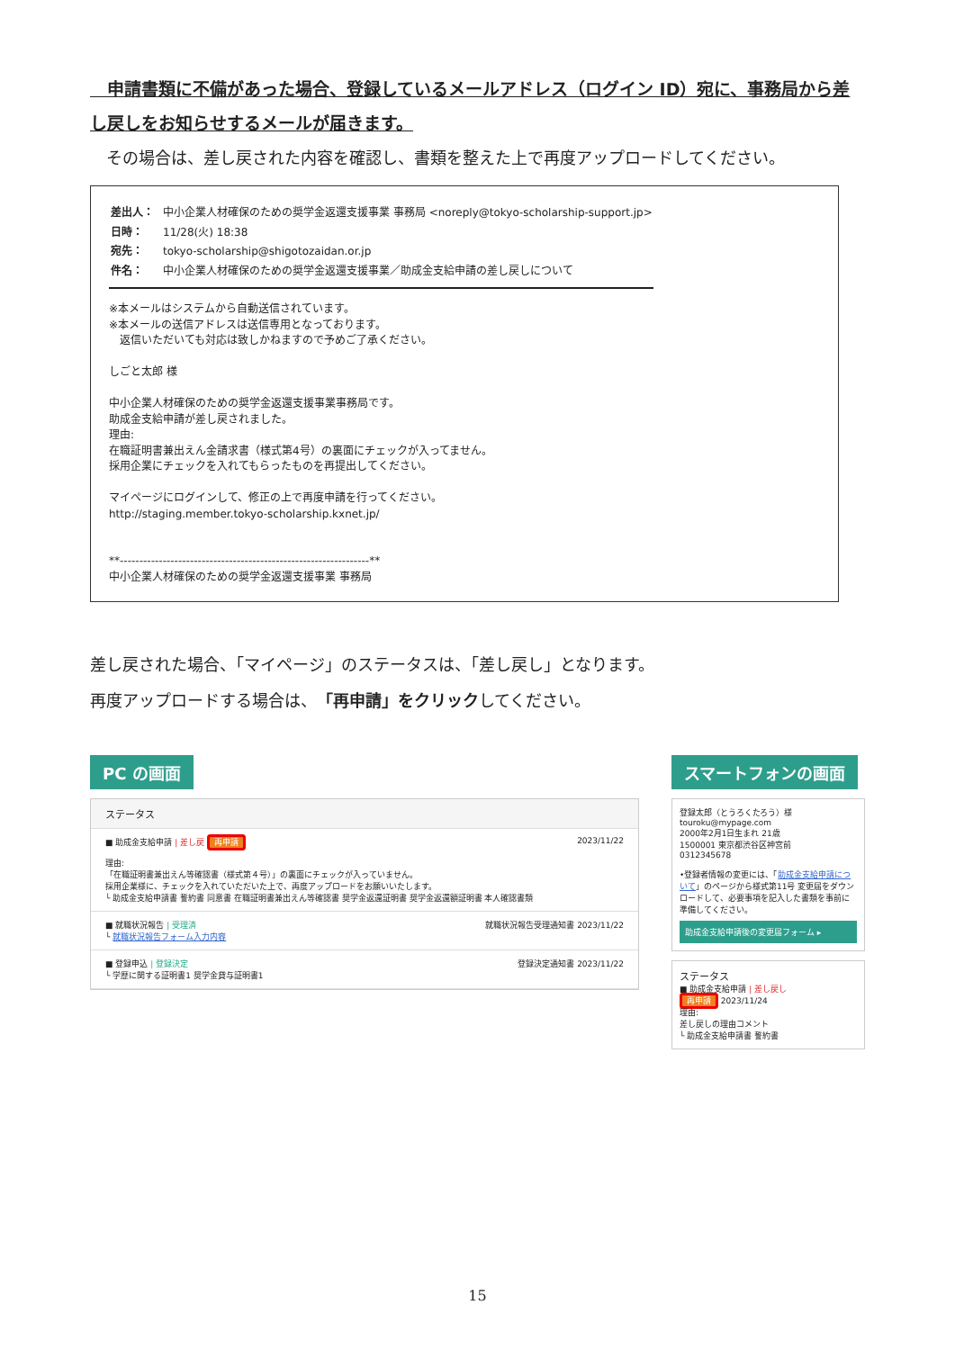申請書類に不備があった場合、登録しているメールアドレス（ログイン ID）宛に、事務局から差し戻しをお知らせするメールが届きます。
　その場合は、差し戻された内容を確認し、書類を整えた上で再度アップロードしてください。
| 差出人： | 中小企業人材確保のための奨学金返還支援事業 事務局 <noreply@tokyo-scholarship-support.jp> |
| 日時： | 11/28(火) 18:38 |
| 宛先： | tokyo-scholarship@shigotozaidan.or.jp |
| 件名： | 中小企業人材確保のための奨学金返還支援事業／助成金支給申請の差し戻しについて |
※本メールはシステムから自動送信されています。
※本メールの送信アドレスは送信専用となっております。
　返信いただいても対応は致しかねますので予めご了承ください。
しごと太郎 様
中小企業人材確保のための奨学金返還支援事業事務局です。
助成金支給申請が差し戻されました。
理由:
在職証明書兼出えん金請求書（様式第4号）の裏面にチェックが入ってません。
採用企業にチェックを入れてもらったものを再提出してください。
マイページにログインして、修正の上で再度申請を行ってください。
http://staging.member.tokyo-scholarship.kxnet.jp/
**----------------------------------------------------------------**
中小企業人材確保のための奨学金返還支援事業 事務局
差し戻された場合、「マイページ」のステータスは、「差し戻し」となります。
再度アップロードする場合は、「再申請」をクリックしてください。
PC の画面
ステータス
■ 助成金支給申請 | 差し戻 再申請 2023/11/22
理由:
「在職証明書兼出えん等確認書（様式第４号）」の裏面にチェックが入っていません。
採用企業様に、チェックを入れていただいた上で、再度アップロードをお願いいたします。
└ 助成金支給申請書 誓約書 同意書 在職証明書兼出えん等確認書 奨学金返還証明書 奨学金返還額証明書 本人確認書類
■ 就職状況報告 | 受理済 就職状況報告受理通知書 2023/11/22
└ 就職状況報告フォーム入力内容
■ 登録申込 | 登録決定 登録決定通知書 2023/11/22
└ 学歴に関する証明書1 奨学金貸与証明書1
スマートフォンの画面
登録太郎（とうろくたろう）様
touroku@mypage.com
2000年2月1日生まれ 21歳
1500001 東京都渋谷区神宮前
0312345678
•登録者情報の変更には、「助成金支給申請について」のページから様式第11号 変更届をダウンロードして、必要事項を記入した書類を事前に準備してください。
助成金支給申請後の変更届フォーム ▸
ステータス
■ 助成金支給申請 | 差し戻し
再申請 2023/11/24
理由:
差し戻しの理由コメント
└ 助成金支給申請書 誓約書
15